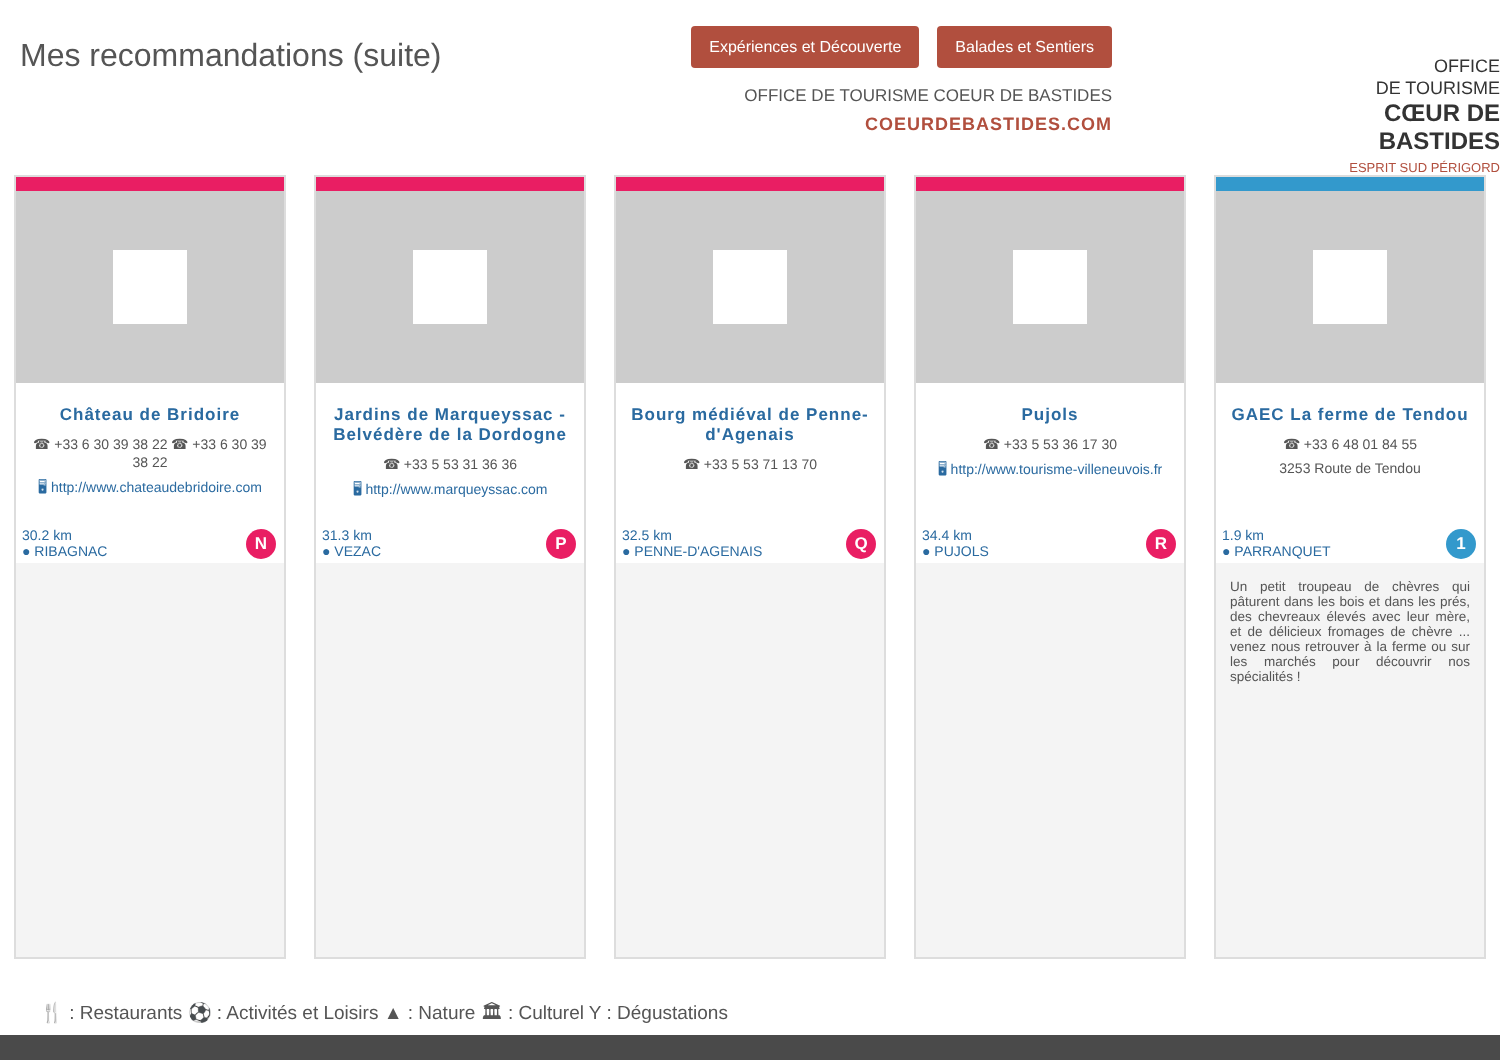Mes recommandations (suite)
Expériences et Découverte Balades et Sentiers
OFFICE DE TOURISME COEUR DE BASTIDES
COEURDEBASTIDES.COM
OFFICE
DE TOURISME
CŒUR DE BASTIDES
ESPRIT SUD PÉRIGORD
Château de Bridoire
☎ +33 6 30 39 38 22 ☎ +33 6 30 39 38 22
🖥 http://www.chateaudebridoire.com
30.2 km
● RIBAGNAC N
Jardins de Marqueyssac - Belvédère de la Dordogne
☎ +33 5 53 31 36 36
🖥 http://www.marqueyssac.com
31.3 km
● VEZAC P
Bourg médiéval de Penne-d'Agenais
☎ +33 5 53 71 13 70
32.5 km
● PENNE-D'AGENAIS Q
Pujols
☎ +33 5 53 36 17 30
🖥 http://www.tourisme-villeneuvois.fr
34.4 km
● PUJOLS R
GAEC La ferme de Tendou
☎ +33 6 48 01 84 55
3253 Route de Tendou
1.9 km
● PARRANQUET 1
Un petit troupeau de chèvres qui pâturent dans les bois et dans les prés, des chevreaux élevés avec leur mère, et de délicieux fromages de chèvre ... venez nous retrouver à la ferme ou sur les marchés pour découvrir nos spécialités !
🍴 : Restaurants ⚽ : Activités et Loisirs ▲ : Nature 🏛 : Culturel Y : Dégustations